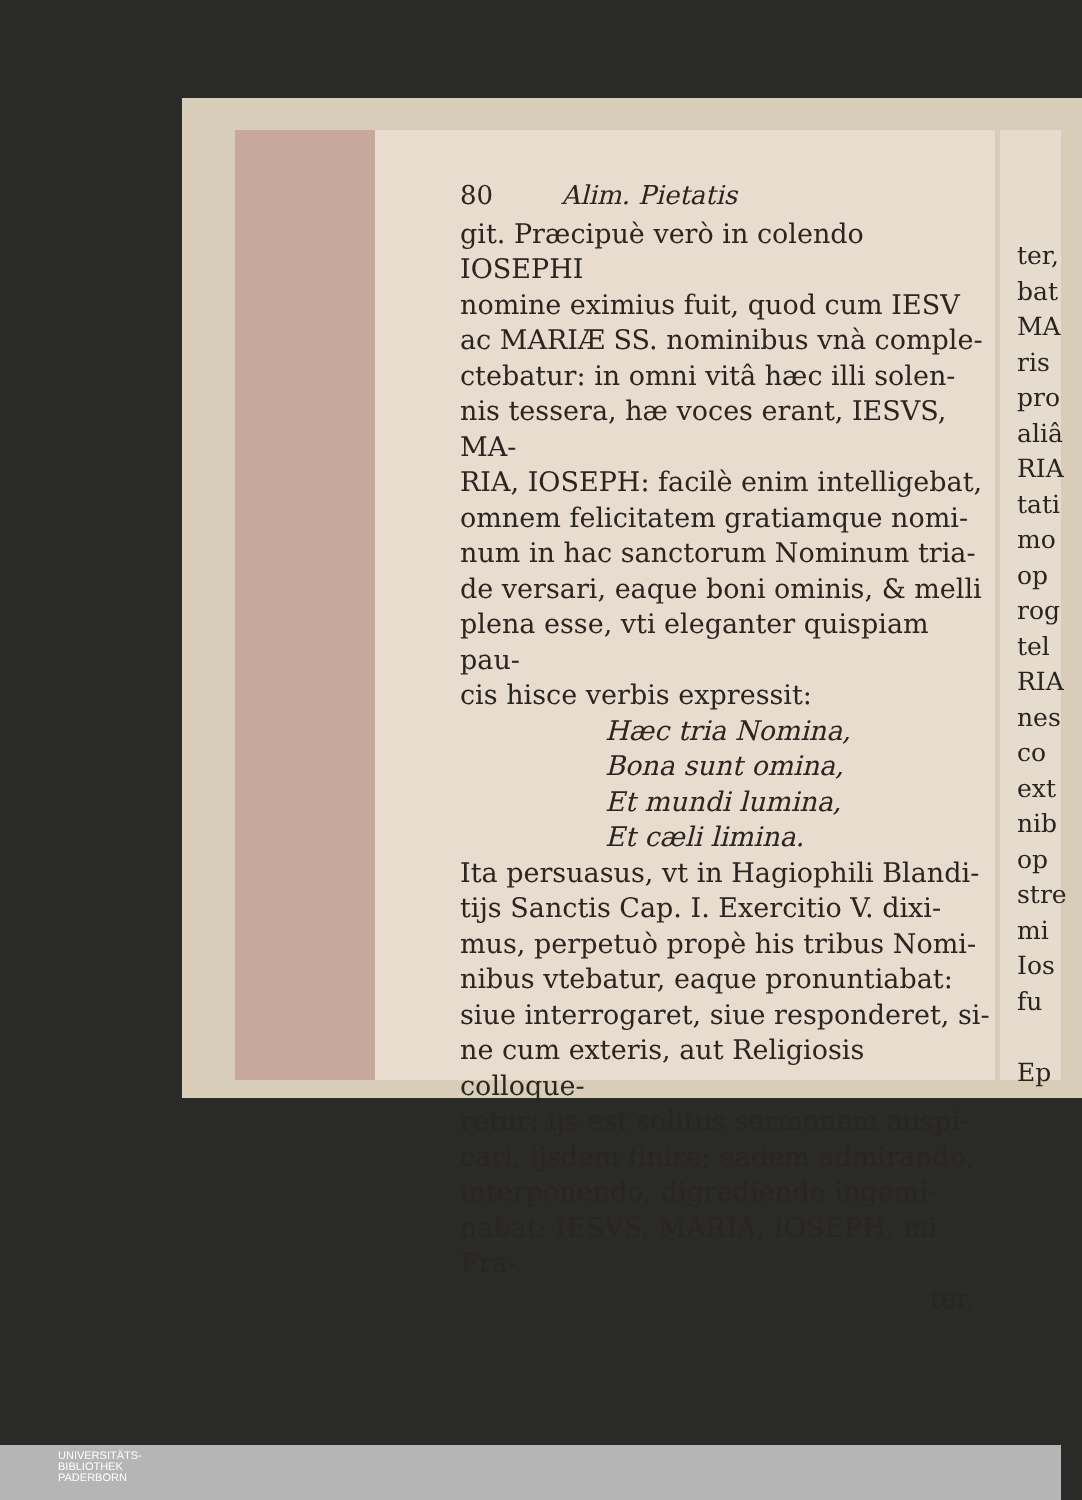80 Alim. Pietatis
git. Præcipuè verò in colendo IOSEPHI
nomine eximius fuit, quod cum IESV
ac MARIÆ SS. nominibus vnà comple-
ctebatur: in omni vitâ hæc illi solen-
nis tessera, hæ voces erant, IESVS, MA-
RIA, IOSEPH: facilè enim intelligebat,
omnem felicitatem gratiamque nomi-
num in hac sanctorum Nominum tria-
de versari, eaque boni ominis, & melli
plena esse, vti eleganter quispiam pau-
cis hisce verbis expressit:
Hæc tria Nomina,
Bona sunt omina,
Et mundi lumina,
Et cæli limina.
Ita persuasus, vt in Hagiophili Blandi-
tijs Sanctis Cap. I. Exercitio V. dixi-
mus, perpetuò propè his tribus Nomi-
nibus vtebatur, eaque pronuntiabat:
siue interrogaret, siue responderet, si-
ne cum exteris, aut Religiosis colloque-
retur; ijs est solitus sermonem auspi-
cari, ijsdem finire; eadem admirando,
interponendo, digrediendo ingemi-
nabat: IESVS, MARIA, IOSEPH, mi Fra-
ter,
ter,
bat
MA
ris
pro
aliâ
RIA
tati
mo
op
rog
tel
RIA
nes
co
ext
nib
op
stre
mi
Ios
fu
Ep
UNIVERSITÄTS-
BIBLIOTHEK
PADERBORN